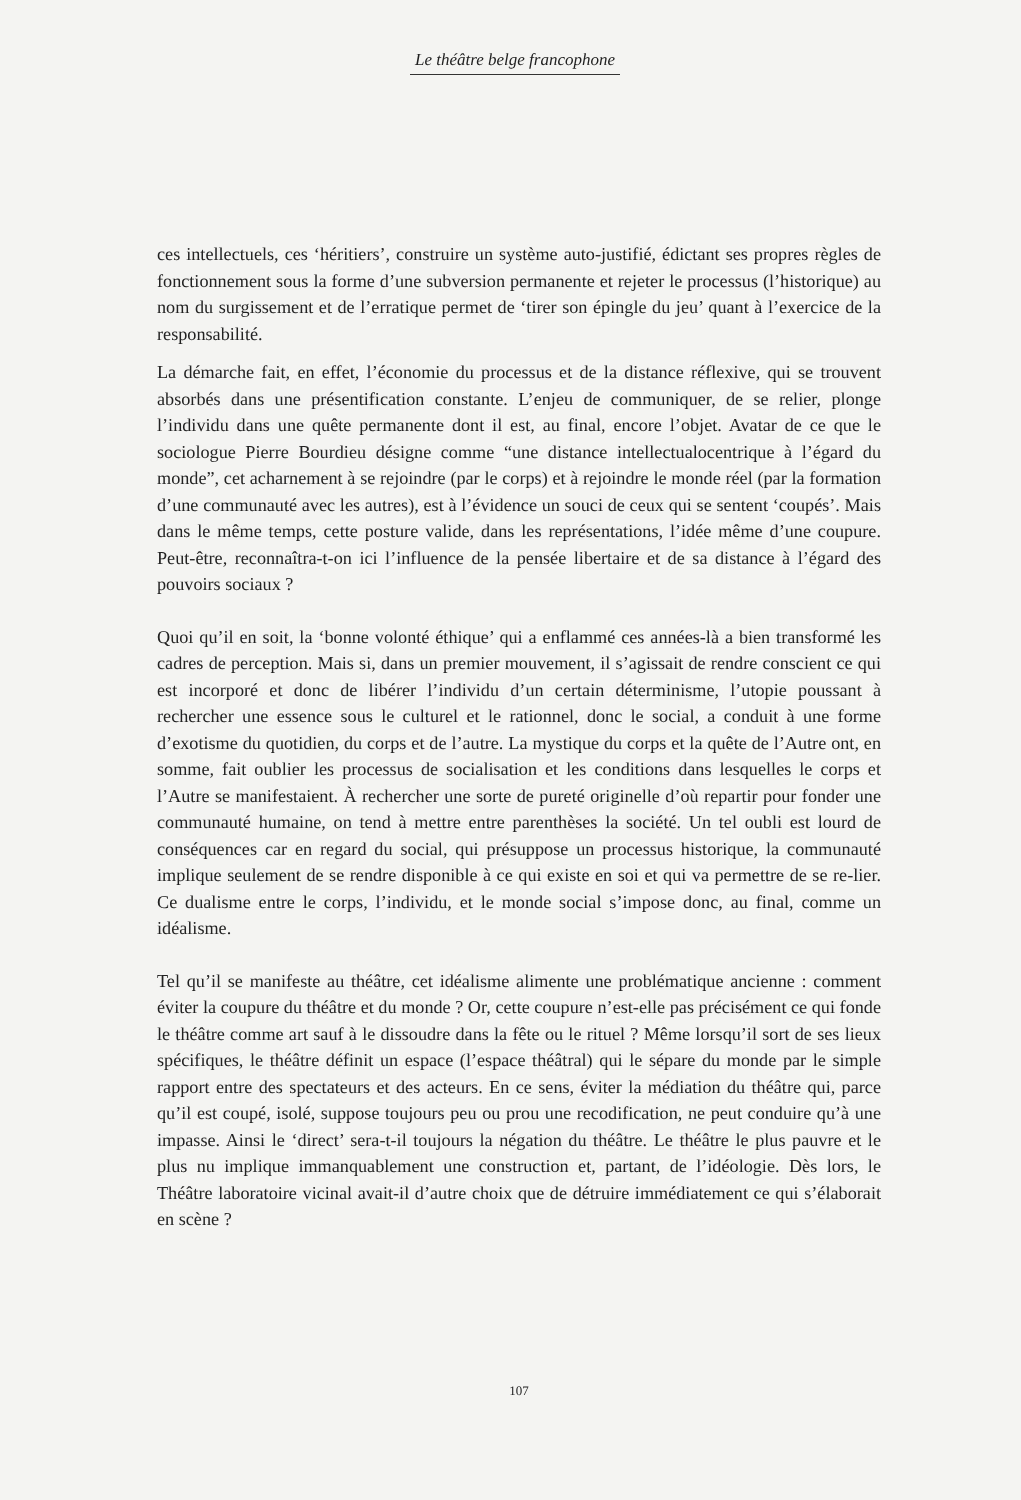Le théâtre belge francophone
ces intellectuels, ces ‘héritiers’, construire un système auto-justifié, édictant ses propres règles de fonctionnement sous la forme d’une subversion permanente et rejeter le processus (l’historique) au nom du surgissement et de l’erratique permet de ‘tirer son épingle du jeu’ quant à l’exercice de la responsabilité.
La démarche fait, en effet, l’économie du processus et de la distance réflexive, qui se trouvent absorbés dans une présentification constante. L’enjeu de communiquer, de se relier, plonge l’individu dans une quête permanente dont il est, au final, encore l’objet. Avatar de ce que le sociologue Pierre Bourdieu désigne comme “une distance intel­lectualocentrique à l’égard du monde”, cet acharnement à se rejoindre (par le corps) et à rejoindre le monde réel (par la formation d’une communauté avec les autres), est à l’évidence un souci de ceux qui se sentent ‘coupés’. Mais dans le même temps, cette posture valide, dans les représentations, l’idée même d’une coupure. Peut-être, reconnaîtra-t-on ici l’influence de la pensée libertaire et de sa distance à l’égard des pouvoirs sociaux ?
Quoi qu’il en soit, la ‘bonne volonté éthique’ qui a enflammé ces années-là a bien transformé les cadres de perception. Mais si, dans un premier mouvement, il s’agissait de rendre conscient ce qui est incorporé et donc de libérer l’individu d’un certain déterminisme, l’utopie poussant à rechercher une essence sous le culturel et le rationnel, donc le social, a conduit à une forme d’exotisme du quotidien, du corps et de l’autre. La mystique du corps et la quête de l’Autre ont, en somme, fait oublier les processus de socialisation et les conditions dans lesquelles le corps et l’Autre se manifestaient. À rechercher une sorte de pureté originelle d’où repartir pour fonder une commu­nauté humaine, on tend à mettre entre parenthèses la société. Un tel oubli est lourd de conséquences car en regard du social, qui présuppose un processus historique, la communauté implique seulement de se rendre disponible à ce qui existe en soi et qui va permettre de se re-lier. Ce dualisme entre le corps, l’individu, et le monde social s’impose donc, au final, comme un idéalisme.
Tel qu’il se manifeste au théâtre, cet idéalisme alimente une problématique ancienne : comment éviter la coupure du théâtre et du monde ? Or, cette coupure n’est-elle pas précisément ce qui fonde le théâtre comme art sauf à le dissoudre dans la fête ou le rituel ? Même lorsqu’il sort de ses lieux spécifiques, le théâtre définit un espace (l’espace théâtral) qui le sépare du monde par le simple rapport entre des spectateurs et des acteurs. En ce sens, éviter la médiation du théâtre qui, parce qu’il est coupé, isolé, suppose toujours peu ou prou une recodification, ne peut conduire qu’à une impasse. Ainsi le ‘direct’ sera-t-il toujours la négation du théâtre. Le théâtre le plus pauvre et le plus nu implique immanquablement une construction et, partant, de l’idéologie. Dès lors, le Théâtre laboratoire vicinal avait-il d’autre choix que de détruire immédiatement ce qui s’élaborait en scène ?
107